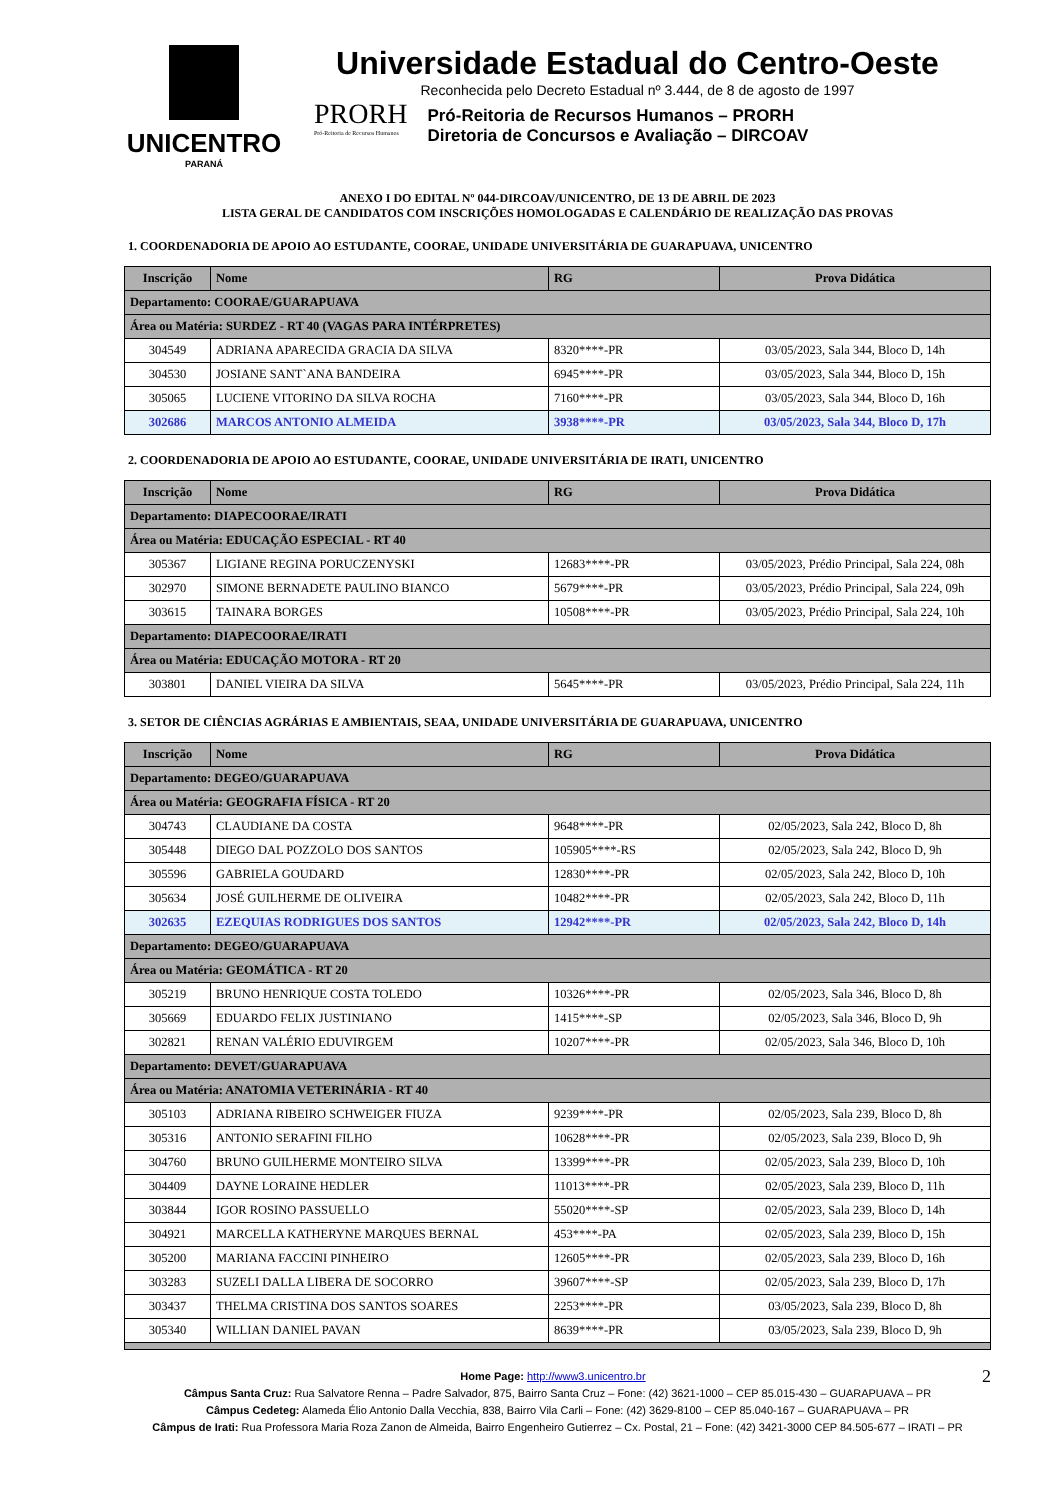UNICENTRO
PARANÁ
Universidade Estadual do Centro-Oeste
Reconhecida pelo Decreto Estadual nº 3.444, de 8 de agosto de 1997
PRORH
Pró-Reitoria de Recursos Humanos
Pró-Reitoria de Recursos Humanos – PRORH
Diretoria de Concursos e Avaliação – DIRCOAV
ANEXO I DO EDITAL Nº 044-DIRCOAV/UNICENTRO, DE 13 DE ABRIL DE 2023
LISTA GERAL DE CANDIDATOS COM INSCRIÇÕES HOMOLOGADAS E CALENDÁRIO DE REALIZAÇÃO DAS PROVAS
1. COORDENADORIA DE APOIO AO ESTUDANTE, COORAE, UNIDADE UNIVERSITÁRIA DE GUARAPUAVA, UNICENTRO
| Inscrição | Nome | RG | Prova Didática |
| --- | --- | --- | --- |
| Departamento: COORAE/GUARAPUAVA | | | |
| Área ou Matéria: SURDEZ - RT 40 (VAGAS PARA INTÉRPRETES) | | | |
| 304549 | ADRIANA APARECIDA GRACIA DA SILVA | 8320****-PR | 03/05/2023, Sala 344, Bloco D, 14h |
| 304530 | JOSIANE SANT`ANA BANDEIRA | 6945****-PR | 03/05/2023, Sala 344, Bloco D, 15h |
| 305065 | LUCIENE VITORINO DA SILVA ROCHA | 7160****-PR | 03/05/2023, Sala 344, Bloco D, 16h |
| 302686 | MARCOS ANTONIO ALMEIDA | 3938****-PR | 03/05/2023, Sala 344, Bloco D, 17h |
2. COORDENADORIA DE APOIO AO ESTUDANTE, COORAE, UNIDADE UNIVERSITÁRIA DE IRATI, UNICENTRO
| Inscrição | Nome | RG | Prova Didática |
| --- | --- | --- | --- |
| Departamento: DIAPECOORAE/IRATI | | | |
| Área ou Matéria: EDUCAÇÃO ESPECIAL - RT 40 | | | |
| 305367 | LIGIANE REGINA PORUCZENYSKI | 12683****-PR | 03/05/2023, Prédio Principal, Sala 224, 08h |
| 302970 | SIMONE BERNADETE PAULINO BIANCO | 5679****-PR | 03/05/2023, Prédio Principal, Sala 224, 09h |
| 303615 | TAINARA BORGES | 10508****-PR | 03/05/2023, Prédio Principal, Sala 224, 10h |
| Departamento: DIAPECOORAE/IRATI | | | |
| Área ou Matéria: EDUCAÇÃO MOTORA - RT 20 | | | |
| 303801 | DANIEL VIEIRA DA SILVA | 5645****-PR | 03/05/2023, Prédio Principal, Sala 224, 11h |
3. SETOR DE CIÊNCIAS AGRÁRIAS E AMBIENTAIS, SEAA, UNIDADE UNIVERSITÁRIA DE GUARAPUAVA, UNICENTRO
| Inscrição | Nome | RG | Prova Didática |
| --- | --- | --- | --- |
| Departamento: DEGEO/GUARAPUAVA | | | |
| Área ou Matéria: GEOGRAFIA FÍSICA - RT 20 | | | |
| 304743 | CLAUDIANE DA COSTA | 9648****-PR | 02/05/2023, Sala 242, Bloco D, 8h |
| 305448 | DIEGO DAL POZZOLO DOS SANTOS | 105905****-RS | 02/05/2023, Sala 242, Bloco D, 9h |
| 305596 | GABRIELA GOUDARD | 12830****-PR | 02/05/2023, Sala 242, Bloco D, 10h |
| 305634 | JOSÉ GUILHERME DE OLIVEIRA | 10482****-PR | 02/05/2023, Sala 242, Bloco D, 11h |
| 302635 | EZEQUIAS RODRIGUES DOS SANTOS | 12942****-PR | 02/05/2023, Sala 242, Bloco D, 14h |
| Departamento: DEGEO/GUARAPUAVA | | | |
| Área ou Matéria: GEOMÁTICA - RT 20 | | | |
| 305219 | BRUNO HENRIQUE COSTA TOLEDO | 10326****-PR | 02/05/2023, Sala 346, Bloco D, 8h |
| 305669 | EDUARDO FELIX JUSTINIANO | 1415****-SP | 02/05/2023, Sala 346, Bloco D, 9h |
| 302821 | RENAN VALÉRIO EDUVIRGEM | 10207****-PR | 02/05/2023, Sala 346, Bloco D, 10h |
| Departamento: DEVET/GUARAPUAVA | | | |
| Área ou Matéria: ANATOMIA VETERINÁRIA - RT 40 | | | |
| 305103 | ADRIANA RIBEIRO SCHWEIGER FIUZA | 9239****-PR | 02/05/2023, Sala 239, Bloco D, 8h |
| 305316 | ANTONIO SERAFINI FILHO | 10628****-PR | 02/05/2023, Sala 239, Bloco D, 9h |
| 304760 | BRUNO GUILHERME MONTEIRO SILVA | 13399****-PR | 02/05/2023, Sala 239, Bloco D, 10h |
| 304409 | DAYNE LORAINE HEDLER | 11013****-PR | 02/05/2023, Sala 239, Bloco D, 11h |
| 303844 | IGOR ROSINO PASSUELLO | 55020****-SP | 02/05/2023, Sala 239, Bloco D, 14h |
| 304921 | MARCELLA KATHERYNE MARQUES BERNAL | 453****-PA | 02/05/2023, Sala 239, Bloco D, 15h |
| 305200 | MARIANA FACCINI PINHEIRO | 12605****-PR | 02/05/2023, Sala 239, Bloco D, 16h |
| 303283 | SUZELI DALLA LIBERA DE SOCORRO | 39607****-SP | 02/05/2023, Sala 239, Bloco D, 17h |
| 303437 | THELMA CRISTINA DOS SANTOS SOARES | 2253****-PR | 03/05/2023, Sala 239, Bloco D, 8h |
| 305340 | WILLIAN DANIEL PAVAN | 8639****-PR | 03/05/2023, Sala 239, Bloco D, 9h |
Home Page: http://www3.unicentro.br 2
Câmpus Santa Cruz: Rua Salvatore Renna – Padre Salvador, 875, Bairro Santa Cruz – Fone: (42) 3621-1000 – CEP 85.015-430 – GUARAPUAVA – PR
Câmpus Cedeteg: Alameda Élio Antonio Dalla Vecchia, 838, Bairro Vila Carli – Fone: (42) 3629-8100 – CEP 85.040-167 – GUARAPUAVA – PR
Câmpus de Irati: Rua Professora Maria Roza Zanon de Almeida, Bairro Engenheiro Gutierrez – Cx. Postal, 21 – Fone: (42) 3421-3000 CEP 84.505-677 – IRATI – PR